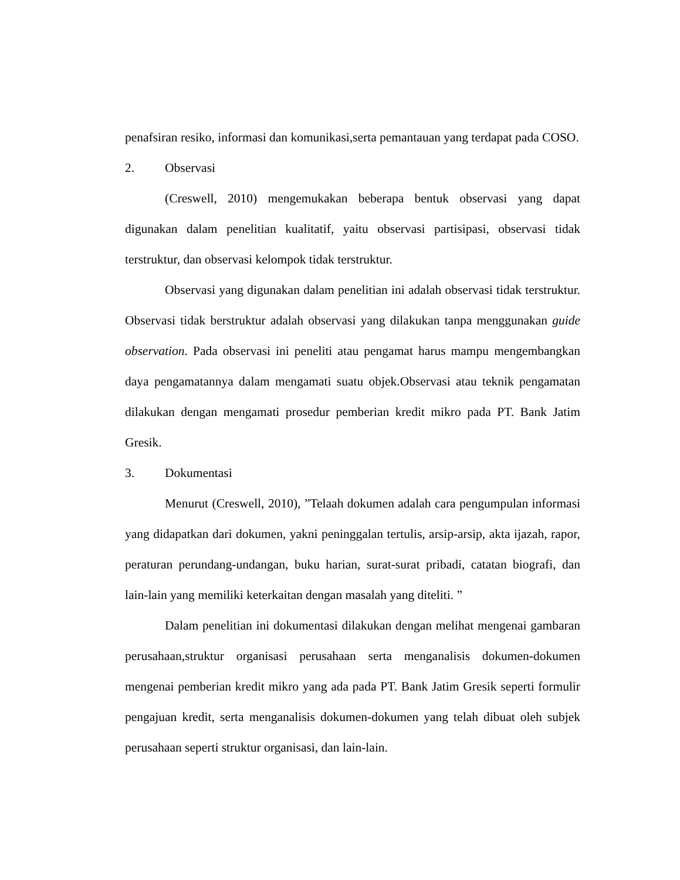penafsiran resiko, informasi dan komunikasi,serta pemantauan yang terdapat pada COSO.
2. Observasi
(Creswell, 2010) mengemukakan beberapa bentuk observasi yang dapat digunakan dalam penelitian kualitatif, yaitu observasi partisipasi, observasi tidak terstruktur, dan observasi kelompok tidak terstruktur.
Observasi yang digunakan dalam penelitian ini adalah observasi tidak terstruktur. Observasi tidak berstruktur adalah observasi yang dilakukan tanpa menggunakan guide observation. Pada observasi ini peneliti atau pengamat harus mampu mengembangkan daya pengamatannya dalam mengamati suatu objek.Observasi atau teknik pengamatan dilakukan dengan mengamati prosedur pemberian kredit mikro pada PT. Bank Jatim Gresik.
3. Dokumentasi
Menurut (Creswell, 2010), ”Telaah dokumen adalah cara pengumpulan informasi yang didapatkan dari dokumen, yakni peninggalan tertulis, arsip-arsip, akta ijazah, rapor, peraturan perundang-undangan, buku harian, surat-surat pribadi, catatan biografi, dan lain-lain yang memiliki keterkaitan dengan masalah yang diteliti. ”
Dalam penelitian ini dokumentasi dilakukan dengan melihat mengenai gambaran perusahaan,struktur organisasi perusahaan serta menganalisis dokumen-dokumen mengenai pemberian kredit mikro yang ada pada PT. Bank Jatim Gresik seperti formulir pengajuan kredit, serta menganalisis dokumen-dokumen yang telah dibuat oleh subjek perusahaan seperti struktur organisasi, dan lain-lain.